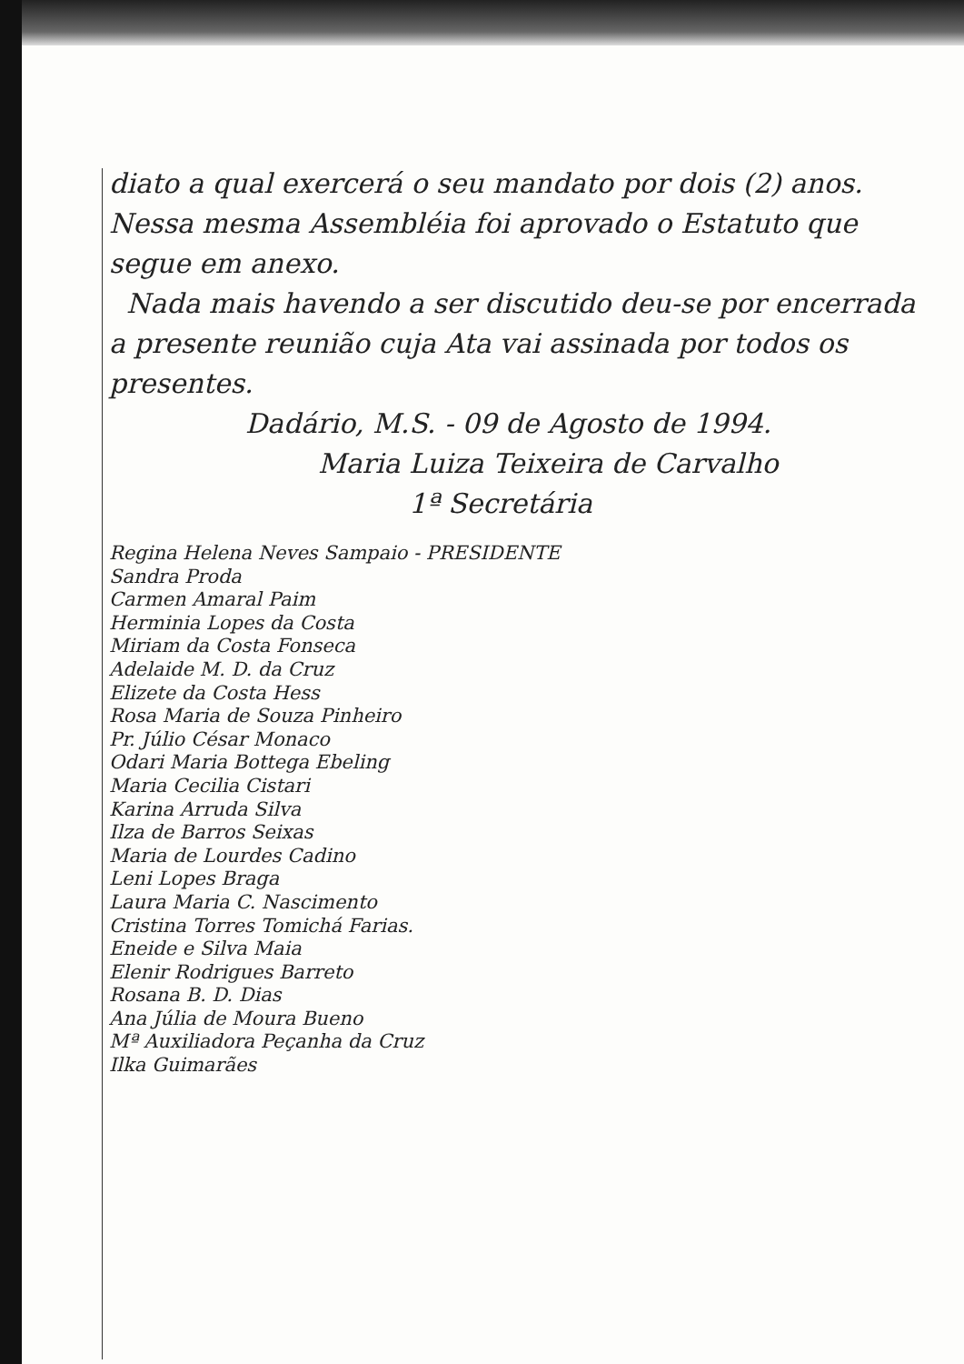diato a qual exercerá o seu mandato por dois (2) anos. Nessa mesma Assembléia foi aprovado o Estatuto que segue em anexo.
Nada mais havendo a ser discutido deu-se por encerrada a presente reunião cuja Ata vai assinada por todos os presentes.
Dadário, M.S. - 09 de Agosto de 1994.
Maria Luiza Teixeira de Carvalho
1ª Secretária
Regina Helena Neves Sampaio - PRESIDENTE
Sandra Proda
Carmen Amaral Paim
Herminia Lopes da Costa
Miriam da Costa Fonseca
Adelaide M. D. da Cruz
Elizete da Costa Hess
Rosa Maria de Souza Pinheiro
Pr. Júlio César Monaco
Odari Maria Bottega Ebeling
Maria Cecilia Cistari
Karina Arruda Silva
Ilza de Barros Seixas
Maria de Lourdes Cadino
Leni Lopes Braga
Laura Maria C. Nascimento
Cristina Torres Tomichá Farias.
Eneide e Silva Maia
Elenir Rodrigues Barreto
Rosana B. D. Dias
Ana Júlia de Moura Bueno
Mª Auxiliadora Peçanha da Cruz
Ilka Guimarães